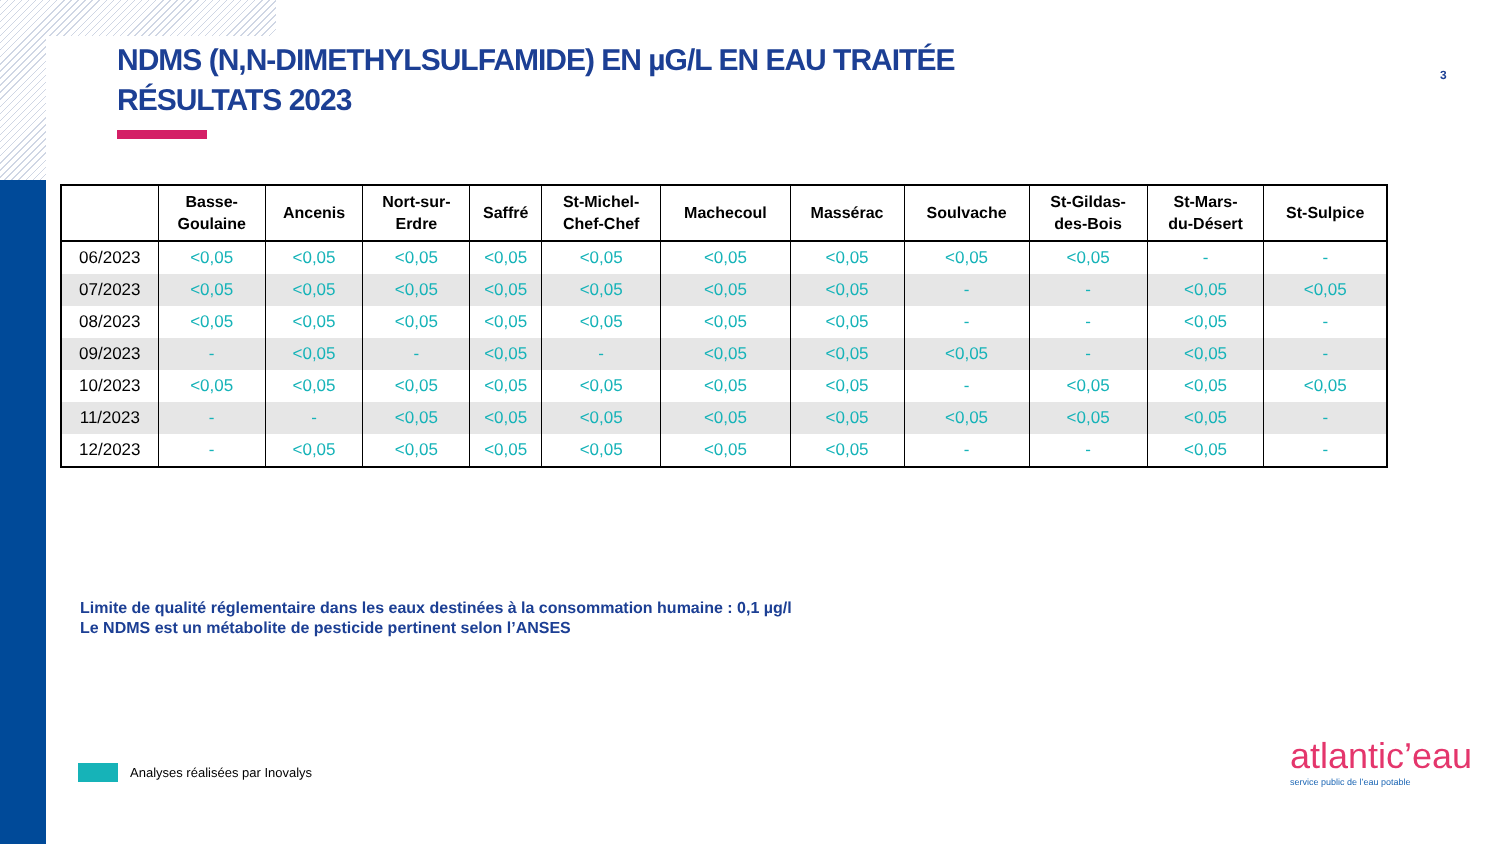NDMS (N,N-DIMETHYLSULFAMIDE) EN µG/L EN EAU TRAITÉE
RÉSULTATS 2023
3
| | Basse- Goulaine | Ancenis | Nort-sur- Erdre | Saffré | St-Michel- Chef-Chef | Machecoul | Massérac | Soulvache | St-Gildas- des-Bois | St-Mars- du-Désert | St-Sulpice |
| --- | --- | --- | --- | --- | --- | --- | --- | --- | --- | --- | --- |
| 06/2023 | <0,05 | <0,05 | <0,05 | <0,05 | <0,05 | <0,05 | <0,05 | <0,05 | <0,05 | - | - |
| 07/2023 | <0,05 | <0,05 | <0,05 | <0,05 | <0,05 | <0,05 | <0,05 | - | - | <0,05 | <0,05 |
| 08/2023 | <0,05 | <0,05 | <0,05 | <0,05 | <0,05 | <0,05 | <0,05 | - | - | <0,05 | - |
| 09/2023 | - | <0,05 | - | <0,05 | - | <0,05 | <0,05 | <0,05 | - | <0,05 | - |
| 10/2023 | <0,05 | <0,05 | <0,05 | <0,05 | <0,05 | <0,05 | <0,05 | - | <0,05 | <0,05 | <0,05 |
| 11/2023 | - | - | <0,05 | <0,05 | <0,05 | <0,05 | <0,05 | <0,05 | <0,05 | <0,05 | - |
| 12/2023 | - | <0,05 | <0,05 | <0,05 | <0,05 | <0,05 | <0,05 | - | - | <0,05 | - |
Limite de qualité réglementaire dans les eaux destinées à la consommation humaine : 0,1 µg/l
Le NDMS est un métabolite de pesticide pertinent selon l’ANSES
Analyses réalisées par Inovalys
atlantic’eau
service public de l’eau potable